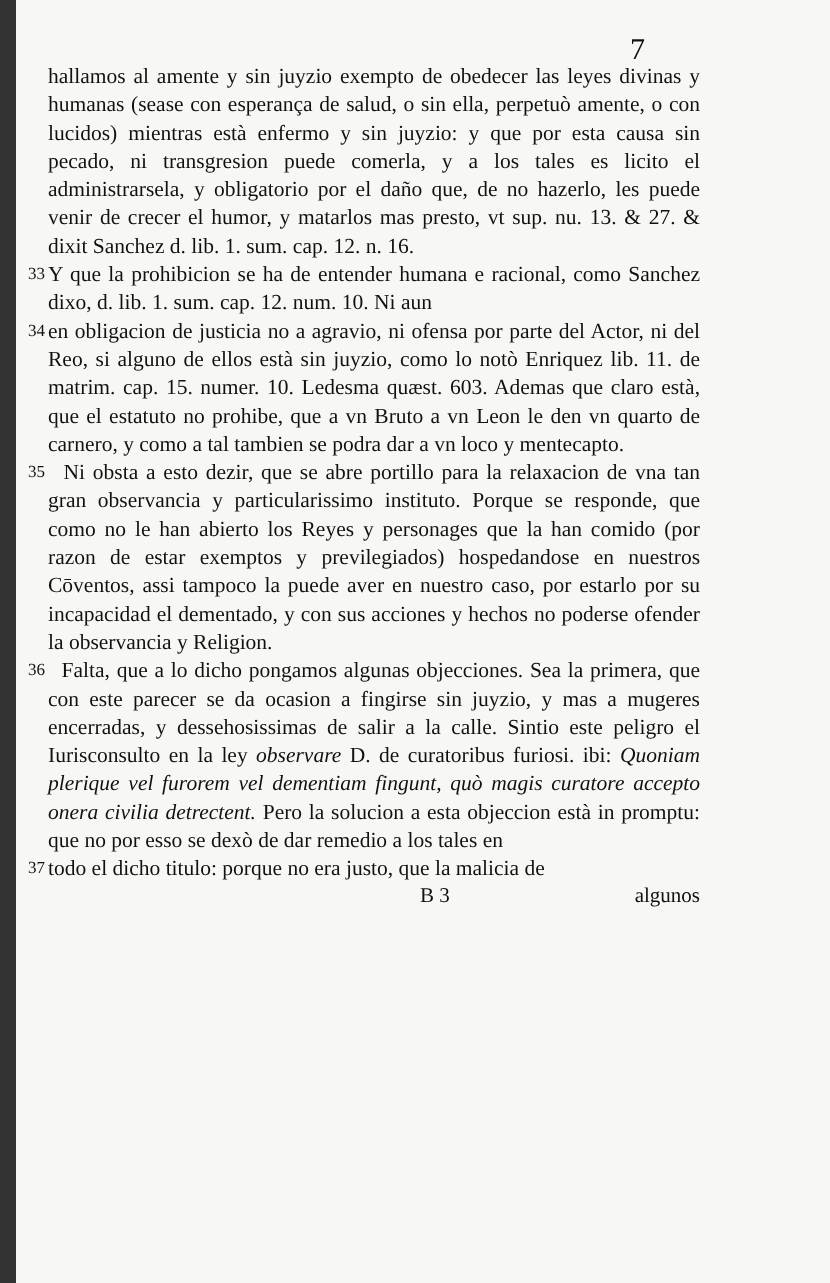7
hallamos al amente y sin juyzio exempto de obedecer las leyes divinas y humanas (sease con esperança de salud, o sin ella, perpetuò amente, o con lucidos) mientras està enfermo y sin juyzio: y que por esta causa sin pecado, ni transgresion puede comerla, y a los tales es licito el administrarsela, y obligatorio por el daño que, de no hazerlo, les puede venir de crecer el humor, y matarlos mas presto, vt sup. nu. 13. & 27. & dixit Sanchez d. lib. 1. sum. cap. 12. n. 16.
33 Y que la prohibicion se ha de entender humana e racional, como Sanchez dixo, d. lib. 1. sum. cap. 12. num. 10. Ni aun
34 en obligacion de justicia no a agravio, ni ofensa por parte del Actor, ni del Reo, si alguno de ellos està sin juyzio, como lo notò Enriquez lib. 11. de matrim. cap. 15. numer. 10. Ledesma quæst. 603. Ademas que claro està, que el estatuto no prohibe, que a vn Bruto a vn Leon le den vn quarto de carnero, y como a tal tambien se podra dar a vn loco y mentecapto.
35 Ni obsta a esto dezir, que se abre portillo para la relaxacion de vna tan gran observancia y particularissimo instituto. Porque se responde, que como no le han abierto los Reyes y personages que la han comido (por razon de estar exemptos y previlegiados) hospedandose en nuestros Cōventos, assi tampoco la puede aver en nuestro caso, por estarlo por su incapacidad el dementado, y con sus acciones y hechos no poderse ofender la observancia y Religion.
36 Falta, que a lo dicho pongamos algunas objecciones. Sea la primera, que con este parecer se da ocasion a fingirse sin juyzio, y mas a mugeres encerradas, y dessehosissimas de salir a la calle. Sintio este peligro el Iurisconsulto en la ley observare D. de curatoribus furiosi. ibi: Quoniam plerique vel furorem vel dementiam fingunt, quò magis curatore accepto onera civilia detrectent. Pero la solucion a esta objeccion està in promptu: que no por esso se dexò de dar remedio a los tales en
37 todo el dicho titulo: porque no era justo, que la malicia de
B 3 algunos